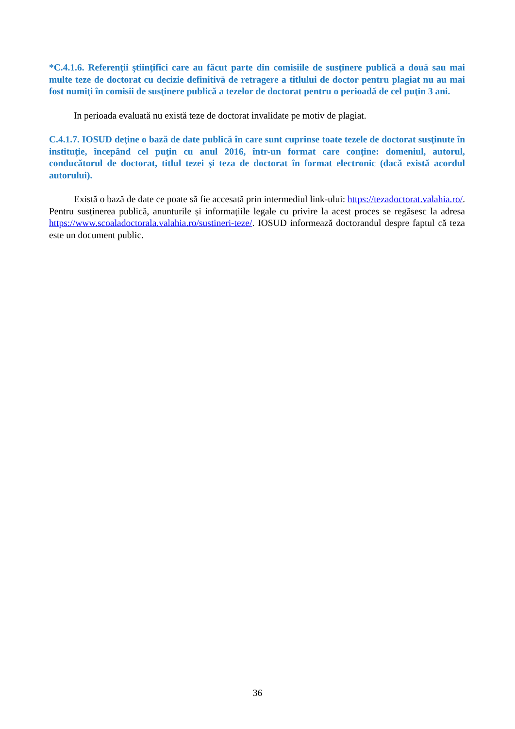*C.4.1.6. Referenţii ştiinţifici care au făcut parte din comisiile de susţinere publică a două sau mai multe teze de doctorat cu decizie definitivă de retragere a titlului de doctor pentru plagiat nu au mai fost numiţi în comisii de susţinere publică a tezelor de doctorat pentru o perioadă de cel puţin 3 ani.
In perioada evaluată nu există teze de doctorat invalidate pe motiv de plagiat.
C.4.1.7. IOSUD deţine o bază de date publică în care sunt cuprinse toate tezele de doctorat susţinute în instituţie, începând cel puţin cu anul 2016, într-un format care conţine: domeniul, autorul, conducătorul de doctorat, titlul tezei şi teza de doctorat în format electronic (dacă există acordul autorului).
Există o bază de date ce poate să fie accesată prin intermediul link-ului: https://tezadoctorat.valahia.ro/. Pentru susținerea publică, anunturile și informațiile legale cu privire la acest proces se regăsesc la adresa https://www.scoaladoctorala.valahia.ro/sustineri-teze/. IOSUD informează doctorandul despre faptul că teza este un document public.
36